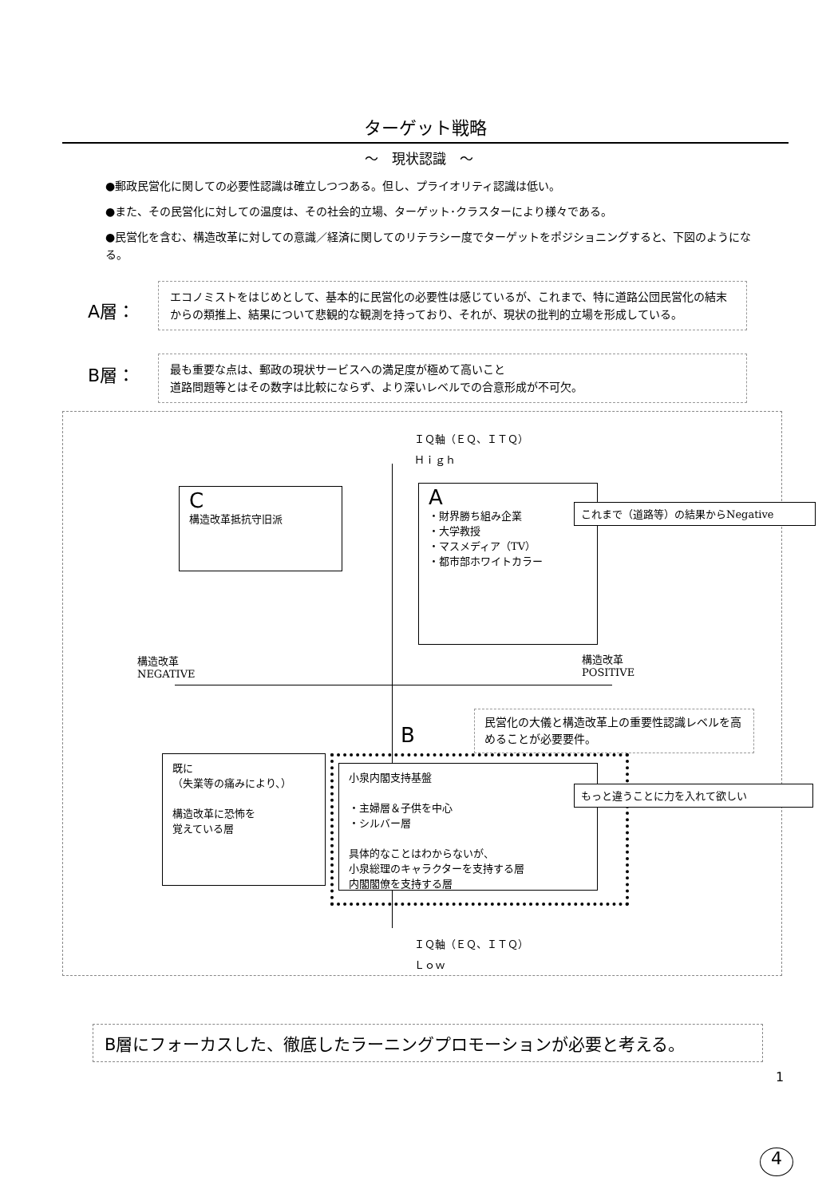ターゲット戦略
～　現状認識　～
●郵政民営化に関しての必要性認識は確立しつつある。但し、プライオリティ認識は低い。
●また、その民営化に対しての温度は、その社会的立場、ターゲット･クラスターにより様々である。
●民営化を含む、構造改革に対しての意識／経済に関してのリテラシー度でターゲットをポジショニングすると、下図のようになる。
A層：
エコノミストをはじめとして、基本的に民営化の必要性は感じているが、これまで、特に道路公団民営化の結末からの類推上、結果について悲観的な観測を持っており、それが、現状の批判的立場を形成している。
B層：
最も重要な点は、郵政の現状サービスへの満足度が極めて高いこと
道路問題等とはその数字は比較にならず、より深いレベルでの合意形成が不可欠。
ＩＱ軸（ＥＱ、ＩＴＱ）
Ｈｉｇｈ
C
構造改革抵抗守旧派
A
・財界勝ち組み企業
・大学教授
・マスメディア（TV）
・都市部ホワイトカラー
これまで（道路等）の結果からNegative
構造改革
NEGATIVE
構造改革
POSITIVE
民営化の大儀と構造改革上の重要性認識レベルを高めることが必要要件。
B
既に
（失業等の痛みにより、）
構造改革に恐怖を
覚えている層
小泉内閣支持基盤
・主婦層＆子供を中心
・シルバー層
具体的なことはわからないが、
小泉総理のキャラクターを支持する層
内閣閣僚を支持する層
もっと違うことに力を入れて欲しい
ＩＱ軸（ＥＱ、ＩＴＱ）
Ｌｏｗ
B層にフォーカスした、徹底したラーニングプロモーションが必要と考える。
1
4